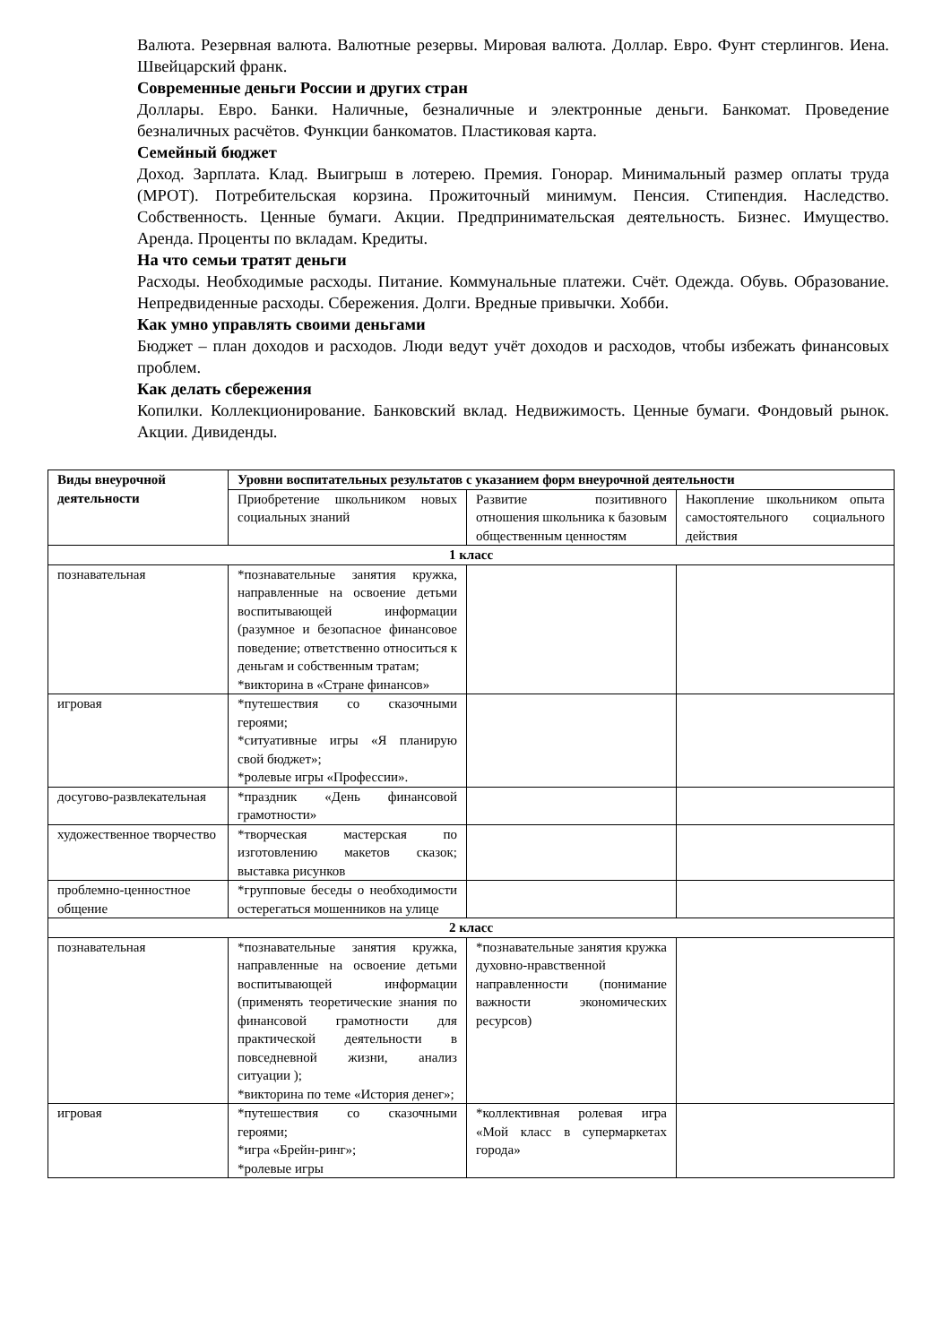Валюта. Резервная валюта. Валютные резервы. Мировая валюта. Доллар. Евро. Фунт стерлингов. Иена. Швейцарский франк.
Современные деньги России и других стран
Доллары. Евро. Банки. Наличные, безналичные и электронные деньги. Банкомат. Проведение безналичных расчётов. Функции банкоматов. Пластиковая карта.
Семейный бюджет
Доход. Зарплата. Клад. Выигрыш в лотерею. Премия. Гонорар. Минимальный размер оплаты труда (МРОТ). Потребительская корзина. Прожиточный минимум. Пенсия. Стипендия. Наследство. Собственность. Ценные бумаги. Акции. Предпринимательская деятельность. Бизнес. Имущество. Аренда. Проценты по вкладам. Кредиты.
На что семьи тратят деньги
Расходы. Необходимые расходы. Питание. Коммунальные платежи. Счёт. Одежда. Обувь. Образование. Непредвиденные расходы. Сбережения. Долги. Вредные привычки. Хобби.
Как умно управлять своими деньгами
Бюджет – план доходов и расходов. Люди ведут учёт доходов и расходов, чтобы избежать финансовых проблем.
Как делать сбережения
Копилки. Коллекционирование. Банковский вклад. Недвижимость. Ценные бумаги. Фондовый рынок. Акции. Дивиденды.
| Виды внеурочной деятельности | Уровни воспитательных результатов с указанием форм внеурочной деятельности | | |
| --- | --- | --- | --- |
| | Приобретение школьником новых социальных знаний | Развитие позитивного отношения школьника к базовым общественным ценностям | Накопление школьником опыта самостоятельного социального действия |
| 1 класс | | | |
| познавательная | *познавательные занятия кружка, направленные на освоение детьми воспитывающей информации (разумное и безопасное финансовое поведение; ответственно относиться к деньгам и собственным тратам; *викторина в «Стране финансов» | | |
| игровая | *путешествия со сказочными героями; *ситуативные игры «Я планирую свой бюджет»; *ролевые игры «Профессии». | | |
| досугово-развлекательная | *праздник «День финансовой грамотности» | | |
| художественное творчество | *творческая мастерская по изготовлению макетов сказок; выставка рисунков | | |
| проблемно-ценностное общение | *групповые беседы о необходимости остерегаться мошенников на улице | | |
| 2 класс | | | |
| познавательная | *познавательные занятия кружка, направленные на освоение детьми воспитывающей информации (применять теоретические знания по финансовой грамотности для практической деятельности в повседневной жизни, анализ ситуации ); *викторина по теме «История денег»; | *познавательные занятия кружка духовно-нравственной направленности (понимание важности экономических ресурсов) | |
| игровая | *путешествия со сказочными героями; *игра «Брейн-ринг»; *ролевые игры | *коллективная ролевая игра «Мой класс в супермаркетах города» | |